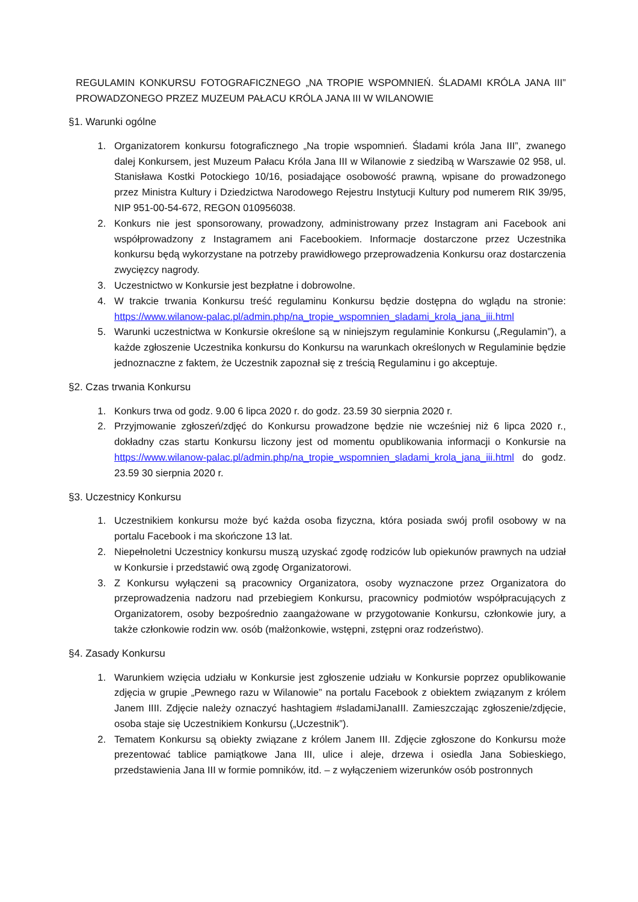REGULAMIN KONKURSU FOTOGRAFICZNEGO „NA TROPIE WSPOMNIEŃ. ŚLADAMI KRÓLA JANA III” PROWADZONEGO PRZEZ MUZEUM PAŁACU KRÓLA JANA III W WILANOWIE
§1. Warunki ogólne
1. Organizatorem konkursu fotograficznego „Na tropie wspomnień. Śladami króla Jana III”, zwanego dalej Konkursem, jest Muzeum Pałacu Króla Jana III w Wilanowie z siedzibą w Warszawie 02 958, ul. Stanisława Kostki Potockiego 10/16, posiadające osobowość prawną, wpisane do prowadzonego przez Ministra Kultury i Dziedzictwa Narodowego Rejestru Instytucji Kultury pod numerem RIK 39/95, NIP 951-00-54-672, REGON 010956038.
2. Konkurs nie jest sponsorowany, prowadzony, administrowany przez Instagram ani Facebook ani współprowadzony z Instagramem ani Facebookiem. Informacje dostarczone przez Uczestnika konkursu będą wykorzystane na potrzeby prawidłowego przeprowadzenia Konkursu oraz dostarczenia zwycięzcy nagrody.
3. Uczestnictwo w Konkursie jest bezpłatne i dobrowolne.
4. W trakcie trwania Konkursu treść regulaminu Konkursu będzie dostępna do wglądu na stronie: https://www.wilanow-palac.pl/admin.php/na_tropie_wspomnien_sladami_krola_jana_iii.html
5. Warunki uczestnictwa w Konkursie określone są w niniejszym regulaminie Konkursu („Regulamin”), a każde zgłoszenie Uczestnika konkursu do Konkursu na warunkach określonych w Regulaminie będzie jednoznaczne z faktem, że Uczestnik zapoznał się z treścią Regulaminu i go akceptuje.
§2. Czas trwania Konkursu
1. Konkurs trwa od godz. 9.00 6 lipca 2020 r. do godz. 23.59 30 sierpnia 2020 r.
2. Przyjmowanie zgłoszeń/zdjęć do Konkursu prowadzone będzie nie wcześniej niż 6 lipca 2020 r., dokładny czas startu Konkursu liczony jest od momentu opublikowania informacji o Konkursie na https://www.wilanow-palac.pl/admin.php/na_tropie_wspomnien_sladami_krola_jana_iii.html do godz. 23.59 30 sierpnia 2020 r.
§3. Uczestnicy Konkursu
1. Uczestnikiem konkursu może być każda osoba fizyczna, która posiada swój profil osobowy w na portalu Facebook i ma skończone 13 lat.
2. Niepełnoletni Uczestnicy konkursu muszą uzyskać zgodę rodziców lub opiekunów prawnych na udział w Konkursie i przedstawić ową zgodę Organizatorowi.
3. Z Konkursu wyłączeni są pracownicy Organizatora, osoby wyznaczone przez Organizatora do przeprowadzenia nadzoru nad przebiegiem Konkursu, pracownicy podmiotów współpracujących z Organizatorem, osoby bezpośrednio zaangażowane w przygotowanie Konkursu, członkowie jury, a także członkowie rodzin ww. osób (małżonkowie, wstępni, zstępni oraz rodzeństwo).
§4. Zasady Konkursu
1. Warunkiem wzięcia udziału w Konkursie jest zgłoszenie udziału w Konkursie poprzez opublikowanie zdjęcia w grupie „Pewnego razu w Wilanowie” na portalu Facebook z obiektem związanym z królem Janem IIII. Zdjęcie należy oznaczyć hashtagiem #sladamiJanaIII. Zamieszczając zgłoszenie/zdjęcie, osoba staje się Uczestnikiem Konkursu („Uczestnik”).
2. Tematem Konkursu są obiekty związane z królem Janem III. Zdjęcie zgłoszone do Konkursu może prezentować tablice pamiątkowe Jana III, ulice i aleje, drzewa i osiedla Jana Sobieskiego, przedstawienia Jana III w formie pomników, itd. – z wyłączeniem wizerunków osób postronnych